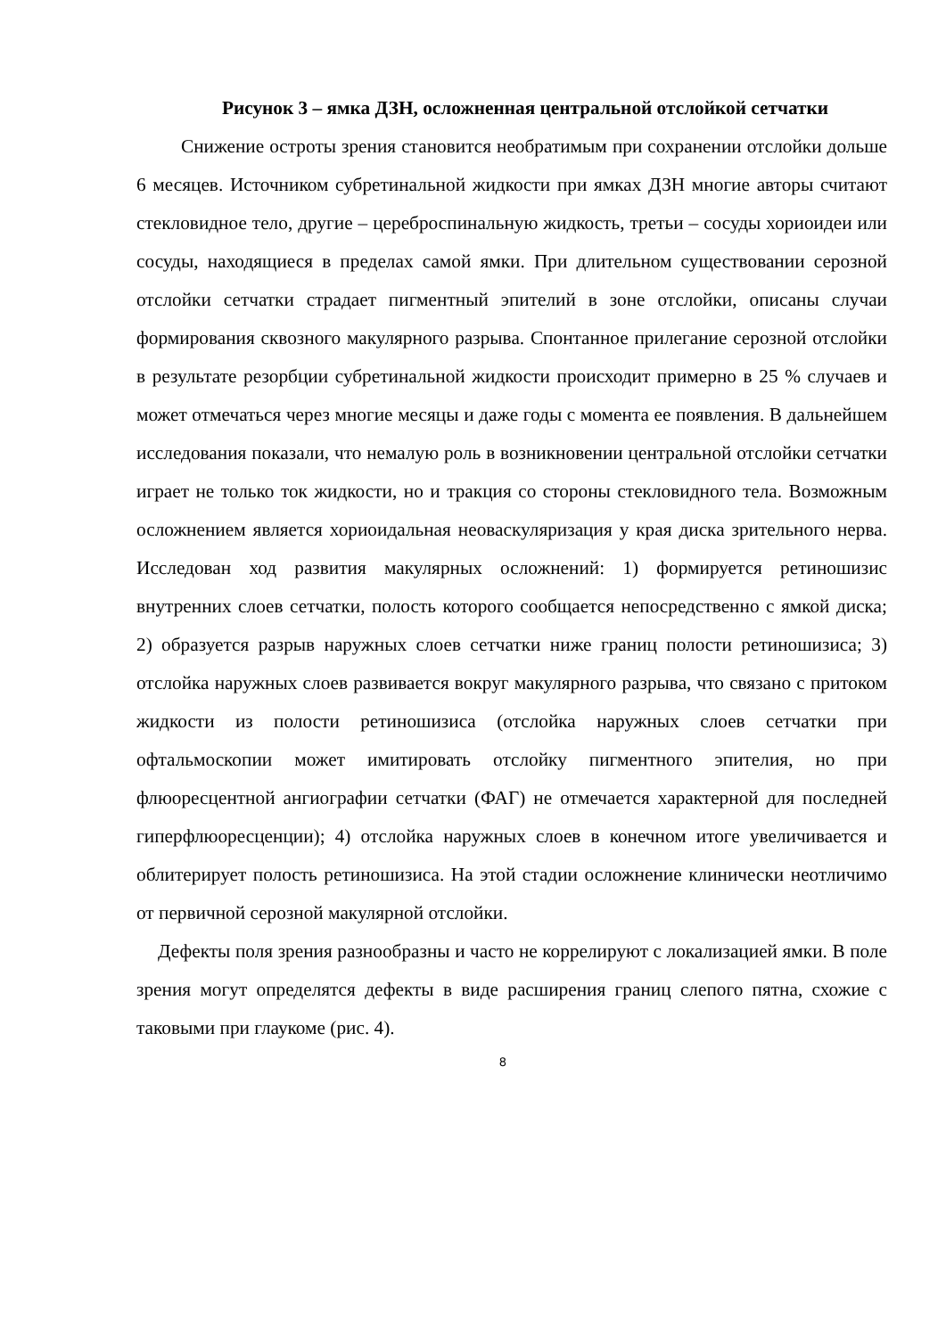Рисунок 3 – ямка ДЗН, осложненная центральной отслойкой сетчатки
Снижение остроты зрения становится необратимым при сохранении отслойки дольше 6 месяцев. Источником субретинальной жидкости при ямках ДЗН многие авторы считают стекловидное тело, другие – цереброспинальную жидкость, третьи – сосуды хориоидеи или сосуды, находящиеся в пределах самой ямки. При длительном существовании серозной отслойки сетчатки страдает пигментный эпителий в зоне отслойки, описаны случаи формирования сквозного макулярного разрыва. Спонтанное прилегание серозной отслойки в результате резорбции субретинальной жидкости происходит примерно в 25 % случаев и может отмечаться через многие месяцы и даже годы с момента ее появления. В дальнейшем исследования показали, что немалую роль в возникновении центральной отслойки сетчатки играет не только ток жидкости, но и тракция со стороны стекловидного тела. Возможным осложнением является хориоидальная неоваскуляризация у края диска зрительного нерва. Исследован ход развития макулярных осложнений: 1) формируется ретиношизис внутренних слоев сетчатки, полость которого сообщается непосредственно с ямкой диска; 2) образуется разрыв наружных слоев сетчатки ниже границ полости ретиношизиса; 3) отслойка наружных слоев развивается вокруг макулярного разрыва, что связано с притоком жидкости из полости ретиношизиса (отслойка наружных слоев сетчатки при офтальмоскопии может имитировать отслойку пигментного эпителия, но при флюоресцентной ангиографии сетчатки (ФАГ) не отмечается характерной для последней гиперфлюоресценции); 4) отслойка наружных слоев в конечном итоге увеличивается и облитерирует полость ретиношизиса. На этой стадии осложнение клинически неотличимо от первичной серозной макулярной отслойки.
Дефекты поля зрения разнообразны и часто не коррелируют с локализацией ямки. В поле зрения могут определятся дефекты в виде расширения границ слепого пятна, схожие с таковыми при глаукоме (рис. 4).
8